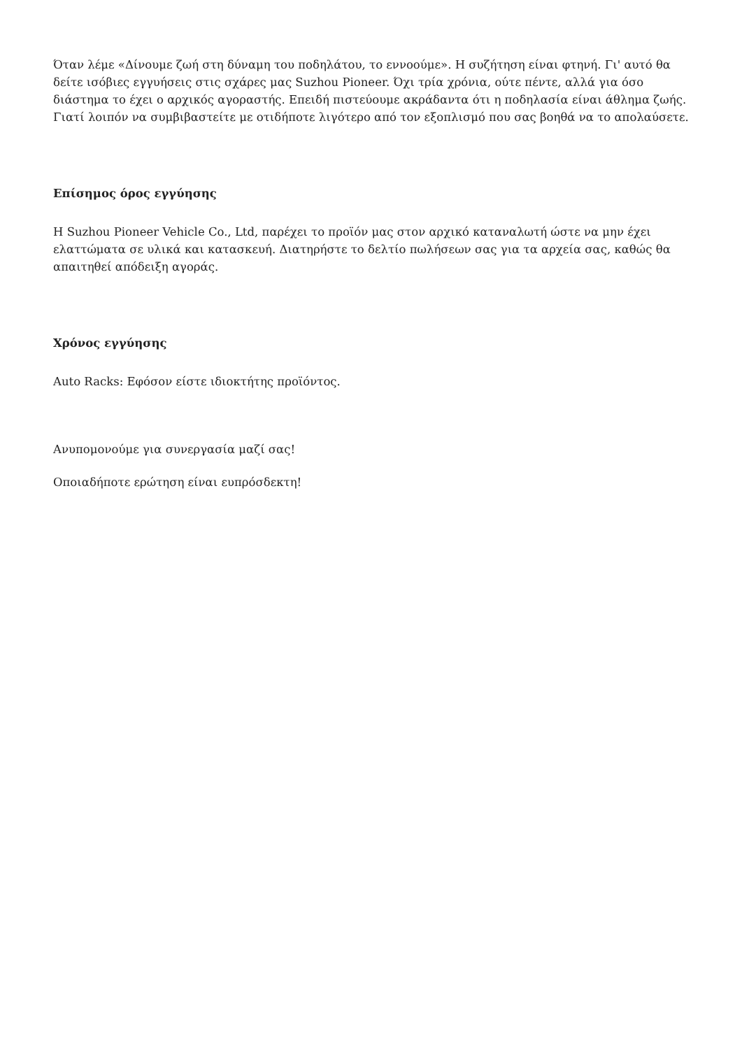Όταν λέμε «Δίνουμε ζωή στη δύναμη του ποδηλάτου, το εννοούμε». Η συζήτηση είναι φτηνή. Γι' αυτό θα δείτε ισόβιες εγγυήσεις στις σχάρες μας Suzhou Pioneer. Όχι τρία χρόνια, ούτε πέντε, αλλά για όσο διάστημα το έχει ο αρχικός αγοραστής. Επειδή πιστεύουμε ακράδαντα ότι η ποδηλασία είναι άθλημα ζωής. Γιατί λοιπόν να συμβιβαστείτε με οτιδήποτε λιγότερο από τον εξοπλισμό που σας βοηθά να το απολαύσετε.
Επίσημος όρος εγγύησης
Η Suzhou Pioneer Vehicle Co., Ltd, παρέχει το προϊόν μας στον αρχικό καταναλωτή ώστε να μην έχει ελαττώματα σε υλικά και κατασκευή. Διατηρήστε το δελτίο πωλήσεων σας για τα αρχεία σας, καθώς θα απαιτηθεί απόδειξη αγοράς.
Χρόνος εγγύησης
Auto Racks: Εφόσον είστε ιδιοκτήτης προϊόντος.
Ανυπομονούμε για συνεργασία μαζί σας!
Οποιαδήποτε ερώτηση είναι ευπρόσδεκτη!